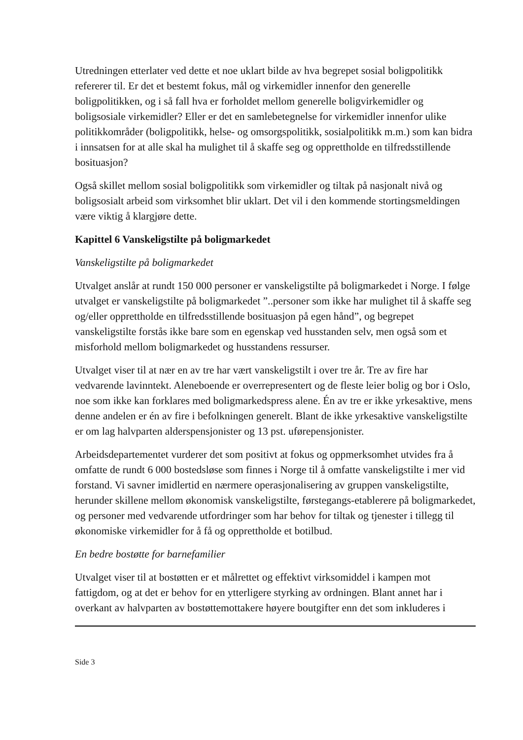Utredningen etterlater ved dette et noe uklart bilde av hva begrepet sosial boligpolitikk refererer til. Er det et bestemt fokus, mål og virkemidler innenfor den generelle boligpolitikken, og i så fall hva er forholdet mellom generelle boligvirkemidler og boligsosiale virkemidler? Eller er det en samlebetegnelse for virkemidler innenfor ulike politikkområder (boligpolitikk, helse- og omsorgspolitikk, sosialpolitikk m.m.) som kan bidra i innsatsen for at alle skal ha mulighet til å skaffe seg og opprettholde en tilfredsstillende bosituasjon?
Også skillet mellom sosial boligpolitikk som virkemidler og tiltak på nasjonalt nivå og boligsosialt arbeid som virksomhet blir uklart. Det vil i den kommende stortingsmeldingen være viktig å klargjøre dette.
Kapittel 6 Vanskeligstilte på boligmarkedet
Vanskeligstilte på boligmarkedet
Utvalget anslår at rundt 150 000 personer er vanskeligstilte på boligmarkedet i Norge. I følge utvalget er vanskeligstilte på boligmarkedet ”..personer som ikke har mulighet til å skaffe seg og/eller opprettholde en tilfredsstillende bosituasjon på egen hånd”, og begrepet vanskeligstilte forstås ikke bare som en egenskap ved husstanden selv, men også som et misforhold mellom boligmarkedet og husstandens ressurser.
Utvalget viser til at nær en av tre har vært vanskeligstilt i over tre år. Tre av fire har vedvarende lavinntekt. Aleneboende er overrepresentert og de fleste leier bolig og bor i Oslo, noe som ikke kan forklares med boligmarkedspress alene. Én av tre er ikke yrkesaktive, mens denne andelen er én av fire i befolkningen generelt. Blant de ikke yrkesaktive vanskeligstilte er om lag halvparten alderspensjonister og 13 pst. uførepensjonister.
Arbeidsdepartementet vurderer det som positivt at fokus og oppmerksomhet utvides fra å omfatte de rundt 6 000 bostedsløse som finnes i Norge til å omfatte vanskeligstilte i mer vid forstand. Vi savner imidlertid en nærmere operasjonalisering av gruppen vanskeligstilte, herunder skillene mellom økonomisk vanskeligstilte, førstegangs-etablerere på boligmarkedet, og personer med vedvarende utfordringer som har behov for tiltak og tjenester i tillegg til økonomiske virkemidler for å få og opprettholde et botilbud.
En bedre bostøtte for barnefamilier
Utvalget viser til at bostøtten er et målrettet og effektivt virksomiddel i kampen mot fattigdom, og at det er behov for en ytterligere styrking av ordningen. Blant annet har i overkant av halvparten av bostøttemottakere høyere boutgifter enn det som inkluderes i
Side 3